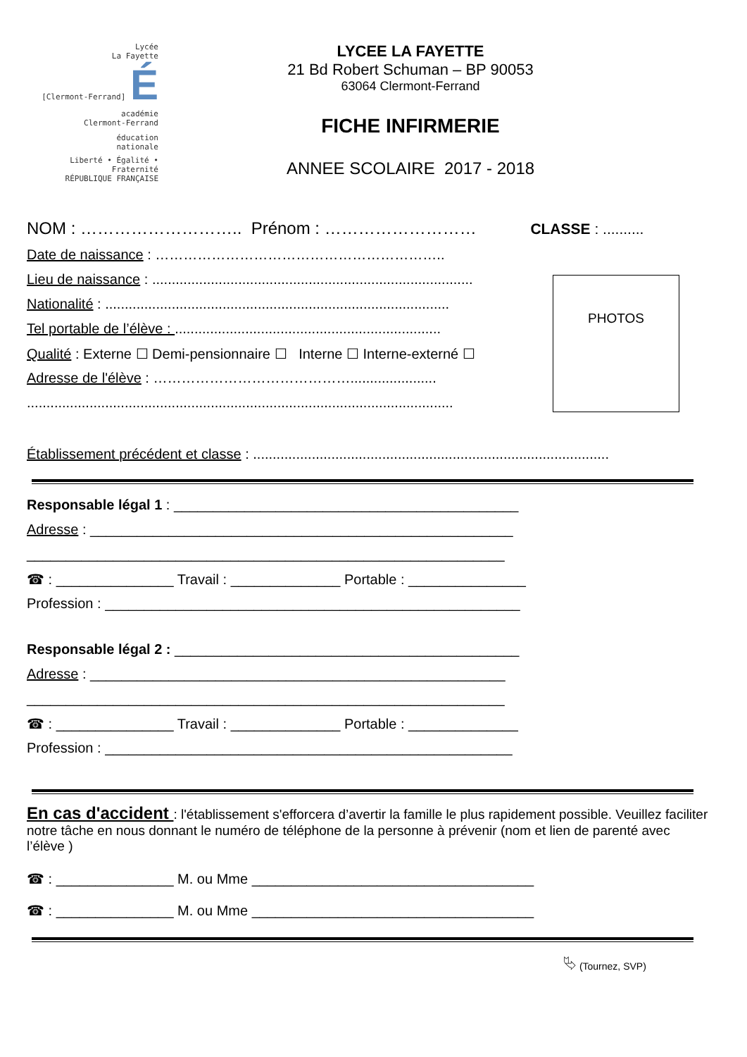Lycée
La Fayette
[Clermont-Ferrand] É
académie
Clermont-Ferrand
éducation
nationale
Liberté • Égalité • Fraternité
RÉPUBLIQUE FRANÇAISE
LYCEE LA FAYETTE
21 Bd Robert Schuman – BP 90053
63064 Clermont-Ferrand
FICHE INFIRMERIE
ANNEE SCOLAIRE 2017 - 2018
NOM : ……………………….. Prénom : ……………………… CLASSE : ..........
Date de naissance : ……………………………………………………..
Lieu de naissance : ..................................................................................
Nationalité : ........................................................................................
Tel portable de l’élève : ....................................................................
Qualité : Externe ☐ Demi-pensionnaire ☐ Interne ☐ Interne-externé ☐
Adresse de l'élève : ……………………………………......................
.............................................................................................................
PHOTOS
Établissement précédent et classe : ...........................................................................................
Responsable légal 1 : ____________________________________________
Adresse : ______________________________________________________
_____________________________________________________________
☎ : _______________ Travail : ______________ Portable : _______________
Profession : _____________________________________________________
Responsable légal 2 : ____________________________________________
Adresse : _____________________________________________________
_____________________________________________________________
☎ : _______________ Travail : ______________ Portable : ______________
Profession : ____________________________________________________
En cas d'accident : l'établissement s'efforcera d’avertir la famille le plus rapidement possible. Veuillez faciliter notre tâche en nous donnant le numéro de téléphone de la personne à prévenir (nom et lien de parenté avec l’élève )
☎ : _______________ M. ou Mme ____________________________________
☎ : _______________ M. ou Mme ____________________________________
⮱ (Tournez, SVP)